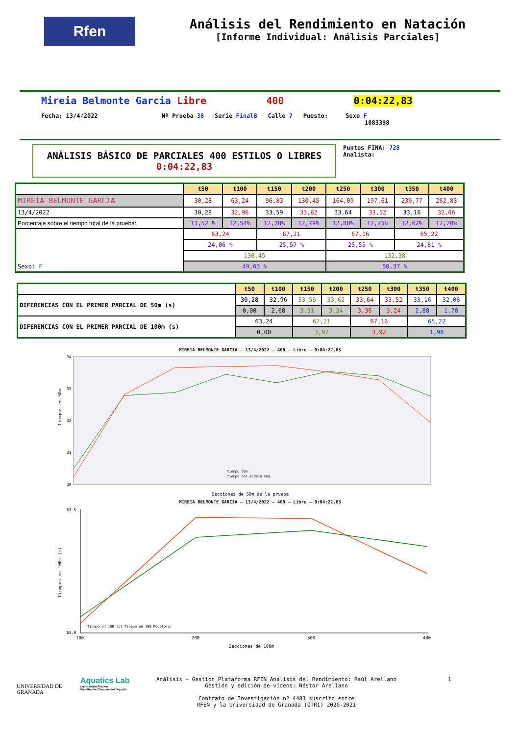Rfen
Análisis del Rendimiento en Natación
[Informe Individual: Análisis Parciales]
Mireia Belmonte Garcia Libre 400 0:04:22,83
Fecha: 13/4/2022 Nº Prueba 38 Serie FinalB Calle 7 Puesto: Sexo F
1083398
ANÁLISIS BÁSICO DE PARCIALES 400 ESTILOS O LIBRES
0:04:22,83
Puntos FINA: 728
Analista:
| | t50 | t100 | t150 | t200 | t250 | t300 | t350 | t400 |
| MIREIA BELMONTE GARCIA | 30,28 | 63,24 | 96,83 | 130,45 | 164,09 | 197,61 | 230,77 | 262,83 |
| 13/4/2022 | 30,28 | 32,96 | 33,59 | 33,62 | 33,64 | 33,52 | 33,16 | 32,06 |
| Porcentaje sobre el tiempo total de la prueba: | 11,52 % | 12,54% | 12,78% | 12,79% | 12,80% | 12,75% | 12,62% | 12,20% |
| Sexo: F | 63,24 | | 67,21 | | 67,16 | | 65,22 | |
| | 24,06 % | | 25,57 % | | 25,55 % | | 24,81 % | |
| | 130,45 | | | | 132,38 | | | |
| | 49,63 % | | | | 50,37 % | | | |
| | t50 | t100 | t150 | t200 | t250 | t300 | t350 | t400 |
| DIFERENCIAS CON EL PRIMER PARCIAL DE 50m (s) | 30,28 | 32,96 | 33,59 | 33,62 | 33,64 | 33,52 | 33,16 | 32,06 |
| | 0,00 | 2,68 | 3,31 | 3,34 | 3,36 | 3,24 | 2,88 | 1,78 |
| DIFERENCIAS CON EL PRIMER PARCIAL DE 100m (s) | 63,24 | | 67,21 | | 67,16 | | 65,22 | |
| | 0,00 | | 3,97 | | 3,92 | | 1,98 | |
MIREIA BELMONTE GARCIA – 13/4/2022 – 400 – Libre – 0:04:22,83
Tiempos en 50m
34
33
32
31
30
Tiempo 50m
Tiempo del modelo 50m
Secciones de 50m de la prueba
MIREIA BELMONTE GARCIA – 13/4/2022 – 400 – Libre – 0:04:22,83
Tiempos en 100m (s)
67.5
63.0
Tiempo en 100 (s) Tiempo en 100 Modelo(s)
100
200
300
400
Secciones de 100m
UNIVERSIDAD DE GRANADA
Aquatics Lab
Laboratorio Piscina
Facultad de Ciencias del Deporte
Análisis – Gestión Plataforma RFEN Análisis del Rendimiento: Raúl Arellano
Gestión y edición de vídeos: Néstor Arellano
Contrato de Investigación nº 4483 suscrito entre
RFEN y la Universidad de Granada (OTRI) 2020-2021
1